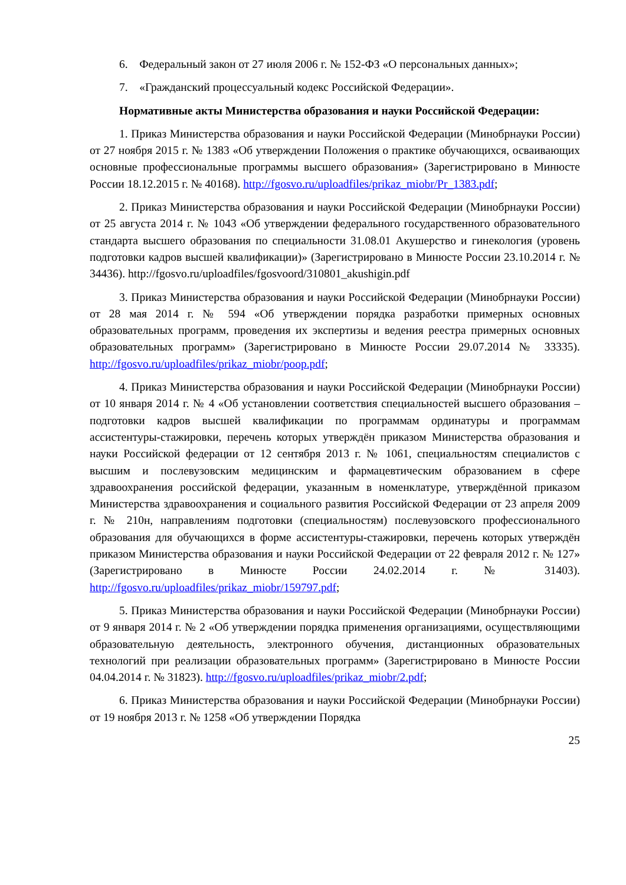6. Федеральный закон от 27 июля 2006 г. № 152-ФЗ «О персональных данных»;
7. «Гражданский процессуальный кодекс Российской Федерации».
Нормативные акты Министерства образования и науки Российской Федерации:
1. Приказ Министерства образования и науки Российской Федерации (Минобрнауки России) от 27 ноября 2015 г. № 1383 «Об утверждении Положения о практике обучающихся, осваивающих основные профессиональные программы высшего образования» (Зарегистрировано в Минюсте России 18.12.2015 г. № 40168). http://fgosvo.ru/uploadfiles/prikaz_miobr/Pr_1383.pdf;
2. Приказ Министерства образования и науки Российской Федерации (Минобрнауки России) от 25 августа 2014 г. № 1043 «Об утверждении федерального государственного образовательного стандарта высшего образования по специальности 31.08.01 Акушерство и гинекология (уровень подготовки кадров высшей квалификации)» (Зарегистрировано в Минюсте России 23.10.2014 г. № 34436). http://fgosvo.ru/uploadfiles/fgosvoord/310801_akushigin.pdf
3. Приказ Министерства образования и науки Российской Федерации (Минобрнауки России) от 28 мая 2014 г. № 594 «Об утверждении порядка разработки примерных основных образовательных программ, проведения их экспертизы и ведения реестра примерных основных образовательных программ» (Зарегистрировано в Минюсте России 29.07.2014 № 33335). http://fgosvo.ru/uploadfiles/prikaz_miobr/poop.pdf;
4. Приказ Министерства образования и науки Российской Федерации (Минобрнауки России) от 10 января 2014 г. № 4 «Об установлении соответствия специальностей высшего образования – подготовки кадров высшей квалификации по программам ординатуры и программам ассистентуры-стажировки, перечень которых утверждён приказом Министерства образования и науки Российской федерации от 12 сентября 2013 г. № 1061, специальностям специалистов с высшим и послевузовским медицинским и фармацевтическим образованием в сфере здравоохранения российской федерации, указанным в номенклатуре, утверждённой приказом Министерства здравоохранения и социального развития Российской Федерации от 23 апреля 2009 г. № 210н, направлениям подготовки (специальностям) послевузовского профессионального образования для обучающихся в форме ассистентуры-стажировки, перечень которых утверждён приказом Министерства образования и науки Российской Федерации от 22 февраля 2012 г. № 127» (Зарегистрировано в Минюсте России 24.02.2014 г. № 31403). http://fgosvo.ru/uploadfiles/prikaz_miobr/159797.pdf;
5. Приказ Министерства образования и науки Российской Федерации (Минобрнауки России) от 9 января 2014 г. № 2 «Об утверждении порядка применения организациями, осуществляющими образовательную деятельность, электронного обучения, дистанционных образовательных технологий при реализации образовательных программ» (Зарегистрировано в Минюсте России 04.04.2014 г. № 31823). http://fgosvo.ru/uploadfiles/prikaz_miobr/2.pdf;
6. Приказ Министерства образования и науки Российской Федерации (Минобрнауки России) от 19 ноября 2013 г. № 1258 «Об утверждении Порядка
25